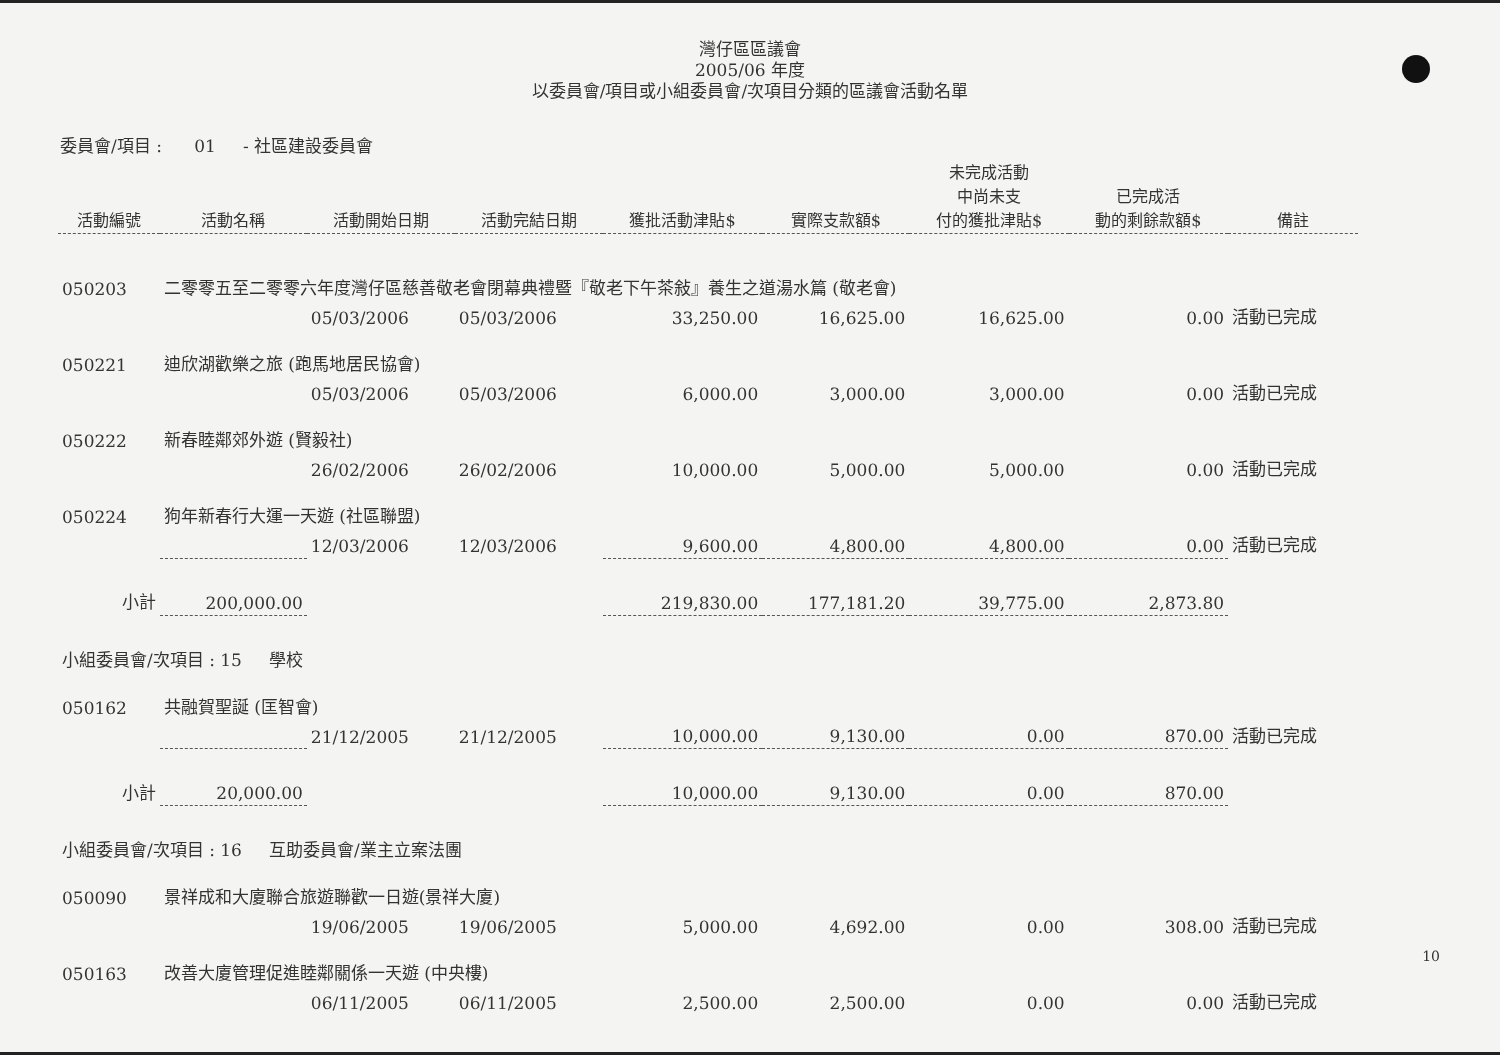灣仔區區議會
2005/06 年度
以委員會/項目或小組委員會/次項目分類的區議會活動名單
委員會/項目 : 01 - 社區建設委員會
| 活動編號 | 活動名稱 | 活動開始日期 | 活動完結日期 | 獲批活動津貼$ | 實際支款額$ | 未完成活動 中尚未支 付的獲批津貼$ | 已完成活 動的剩餘款額$ | 備註 |
| --- | --- | --- | --- | --- | --- | --- | --- | --- |
| 050203 | 二零零五至二零零六年度灣仔區慈善敬老會閉幕典禮暨『敬老下午茶敍』養生之道湯水篇 (敬老會) | | | | | | | |
| | | 05/03/2006 | 05/03/2006 | 33,250.00 | 16,625.00 | 16,625.00 | 0.00 | 活動已完成 |
| 050221 | 迪欣湖歡樂之旅 (跑馬地居民協會) | | | | | | | |
| | | 05/03/2006 | 05/03/2006 | 6,000.00 | 3,000.00 | 3,000.00 | 0.00 | 活動已完成 |
| 050222 | 新春睦鄰郊外遊 (賢毅社) | | | | | | | |
| | | 26/02/2006 | 26/02/2006 | 10,000.00 | 5,000.00 | 5,000.00 | 0.00 | 活動已完成 |
| 050224 | 狗年新春行大運一天遊 (社區聯盟) | | | | | | | |
| | | 12/03/2006 | 12/03/2006 | 9,600.00 | 4,800.00 | 4,800.00 | 0.00 | 活動已完成 |
| 小計 | 200,000.00 | | | 219,830.00 | 177,181.20 | 39,775.00 | 2,873.80 | |
| 小組委員會/次項目 : 15 學校 | | | | | | | | |
| 050162 | 共融賀聖誕 (匡智會) | | | | | | | |
| | | 21/12/2005 | 21/12/2005 | 10,000.00 | 9,130.00 | 0.00 | 870.00 | 活動已完成 |
| 小計 | 20,000.00 | | | 10,000.00 | 9,130.00 | 0.00 | 870.00 | |
| 小組委員會/次項目 : 16 互助委員會/業主立案法團 | | | | | | | | |
| 050090 | 景祥成和大廈聯合旅遊聯歡一日遊(景祥大廈) | | | | | | | |
| | | 19/06/2005 | 19/06/2005 | 5,000.00 | 4,692.00 | 0.00 | 308.00 | 活動已完成 |
| 050163 | 改善大廈管理促進睦鄰關係一天遊 (中央樓) | | | | | | | |
| | | 06/11/2005 | 06/11/2005 | 2,500.00 | 2,500.00 | 0.00 | 0.00 | 活動已完成 |
10